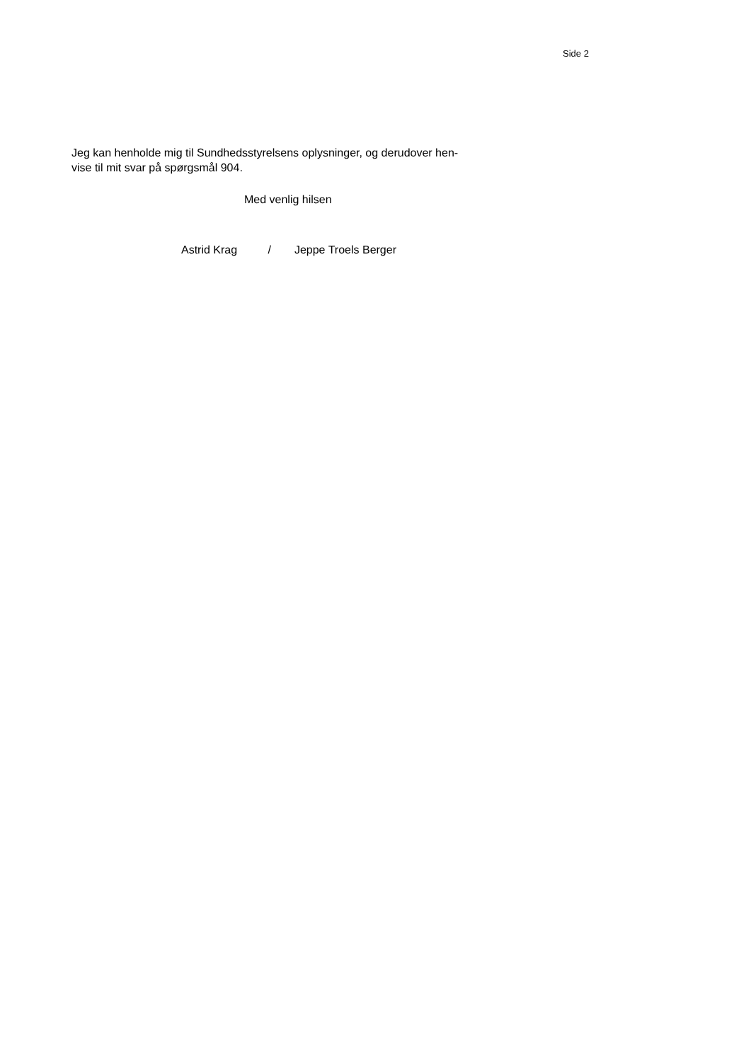Side 2
Jeg kan henholde mig til Sundhedsstyrelsens oplysninger, og derudover hen-
vise til mit svar på spørgsmål 904.
Med venlig hilsen
Astrid Krag / Jeppe Troels Berger